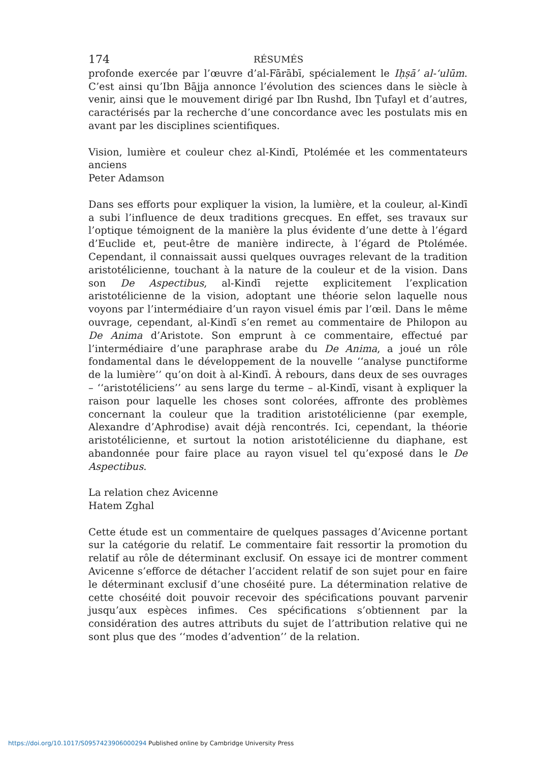174 RÉSUMÉS
profonde exercée par l’œuvre d’al-Fārābī, spécialement le Iḥṣā’ al-‘ulūm. C’est ainsi qu’Ibn Bājja annonce l’évolution des sciences dans le siècle à venir, ainsi que le mouvement dirigé par Ibn Rushd, Ibn Ṭufayl et d’autres, caractérisés par la recherche d’une concordance avec les postulats mis en avant par les disciplines scientifiques.
Vision, lumière et couleur chez al-Kindī, Ptolémée et les commentateurs anciens
Peter Adamson
Dans ses efforts pour expliquer la vision, la lumière, et la couleur, al-Kindī a subi l’influence de deux traditions grecques. En effet, ses travaux sur l’optique témoignent de la manière la plus évidente d’une dette à l’égard d’Euclide et, peut-être de manière indirecte, à l’égard de Ptolémée. Cependant, il connaissait aussi quelques ouvrages relevant de la tradition aristotélicienne, touchant à la nature de la couleur et de la vision. Dans son De Aspectibus, al-Kindī rejette explicitement l’explication aristotélicienne de la vision, adoptant une théorie selon laquelle nous voyons par l’intermédiaire d’un rayon visuel émis par l’œil. Dans le même ouvrage, cependant, al-Kindī s’en remet au commentaire de Philopon au De Anima d’Aristote. Son emprunt à ce commentaire, effectué par l’intermédiaire d’une paraphrase arabe du De Anima, a joué un rôle fondamental dans le développement de la nouvelle ‘‘analyse punctiforme de la lumière’’ qu’on doit à al-Kindī. À rebours, dans deux de ses ouvrages – ‘‘aristotéliciens’’ au sens large du terme – al-Kindī, visant à expliquer la raison pour laquelle les choses sont colorées, affronte des problèmes concernant la couleur que la tradition aristotélicienne (par exemple, Alexandre d’Aphrodise) avait déjà rencontrés. Ici, cependant, la théorie aristotélicienne, et surtout la notion aristotélicienne du diaphane, est abandonnée pour faire place au rayon visuel tel qu’exposé dans le De Aspectibus.
La relation chez Avicenne
Hatem Zghal
Cette étude est un commentaire de quelques passages d’Avicenne portant sur la catégorie du relatif. Le commentaire fait ressortir la promotion du relatif au rôle de déterminant exclusif. On essaye ici de montrer comment Avicenne s’efforce de détacher l’accident relatif de son sujet pour en faire le déterminant exclusif d’une choséité pure. La détermination relative de cette choséité doit pouvoir recevoir des spécifications pouvant parvenir jusqu’aux espèces infimes. Ces spécifications s’obtiennent par la considération des autres attributs du sujet de l’attribution relative qui ne sont plus que des ‘‘modes d’advention’’ de la relation.
https://doi.org/10.1017/S0957423906000294 Published online by Cambridge University Press